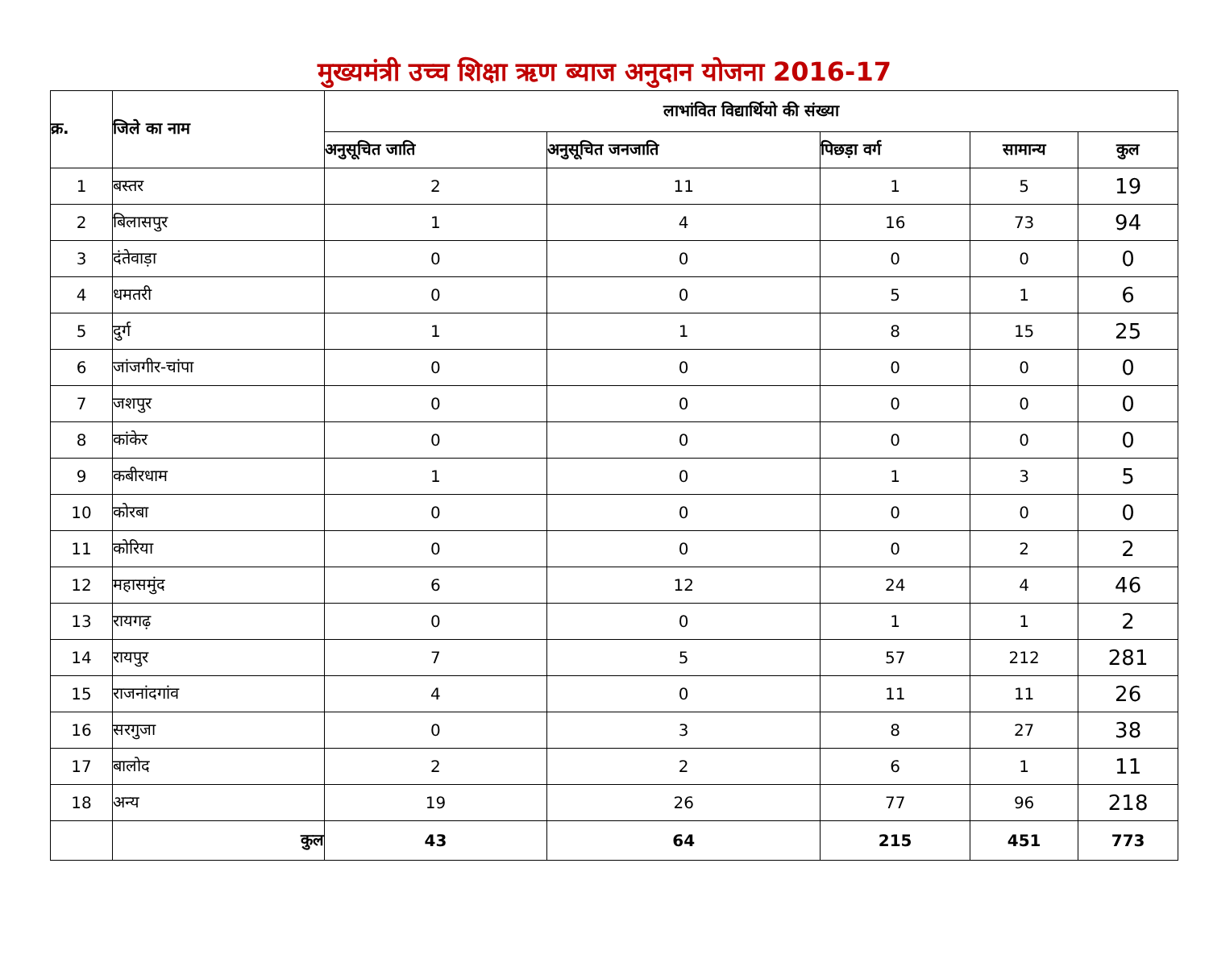मुख्यमंत्री उच्च शिक्षा ऋण ब्याज अनुदान योजना 2016-17
| क्र. | जिले का नाम | लाभांवित विद्यार्थियो की संख्या | | | | |
| --- | --- | --- | --- | --- | --- | --- |
| | | अनुसूचित जाति | अनुसूचित जनजाति | पिछड़ा वर्ग | सामान्य | कुल |
| 1 | बस्तर | 2 | 11 | 1 | 5 | 19 |
| 2 | बिलासपुर | 1 | 4 | 16 | 73 | 94 |
| 3 | दंतेवाड़ा | 0 | 0 | 0 | 0 | 0 |
| 4 | धमतरी | 0 | 0 | 5 | 1 | 6 |
| 5 | दुर्ग | 1 | 1 | 8 | 15 | 25 |
| 6 | जांजगीर-चांपा | 0 | 0 | 0 | 0 | 0 |
| 7 | जशपुर | 0 | 0 | 0 | 0 | 0 |
| 8 | कांकेर | 0 | 0 | 0 | 0 | 0 |
| 9 | कबीरधाम | 1 | 0 | 1 | 3 | 5 |
| 10 | कोरबा | 0 | 0 | 0 | 0 | 0 |
| 11 | कोरिया | 0 | 0 | 0 | 2 | 2 |
| 12 | महासमुंद | 6 | 12 | 24 | 4 | 46 |
| 13 | रायगढ़ | 0 | 0 | 1 | 1 | 2 |
| 14 | रायपुर | 7 | 5 | 57 | 212 | 281 |
| 15 | राजनांदगांव | 4 | 0 | 11 | 11 | 26 |
| 16 | सरगुजा | 0 | 3 | 8 | 27 | 38 |
| 17 | बालोद | 2 | 2 | 6 | 1 | 11 |
| 18 | अन्य | 19 | 26 | 77 | 96 | 218 |
| | कुल | 43 | 64 | 215 | 451 | 773 |